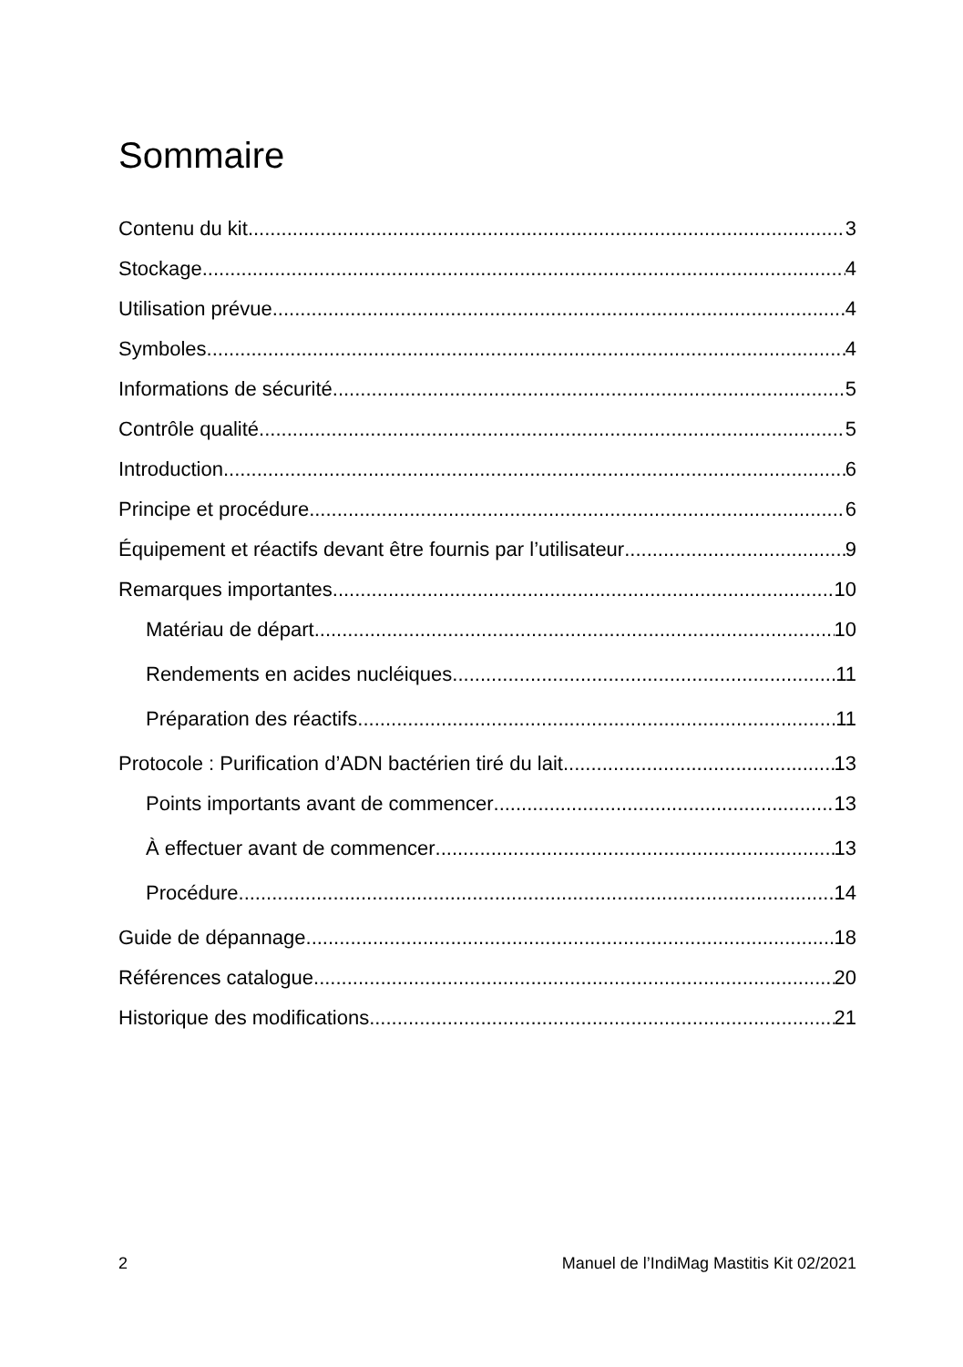Sommaire
Contenu du kit 3
Stockage 4
Utilisation prévue 4
Symboles 4
Informations de sécurité 5
Contrôle qualité 5
Introduction 6
Principe et procédure 6
Équipement et réactifs devant être fournis par l’utilisateur 9
Remarques importantes 10
Matériau de départ 10
Rendements en acides nucléiques 11
Préparation des réactifs 11
Protocole : Purification d’ADN bactérien tiré du lait 13
Points importants avant de commencer 13
À effectuer avant de commencer 13
Procédure 14
Guide de dépannage 18
Références catalogue 20
Historique des modifications 21
2 Manuel de l’IndiMag Mastitis Kit 02/2021